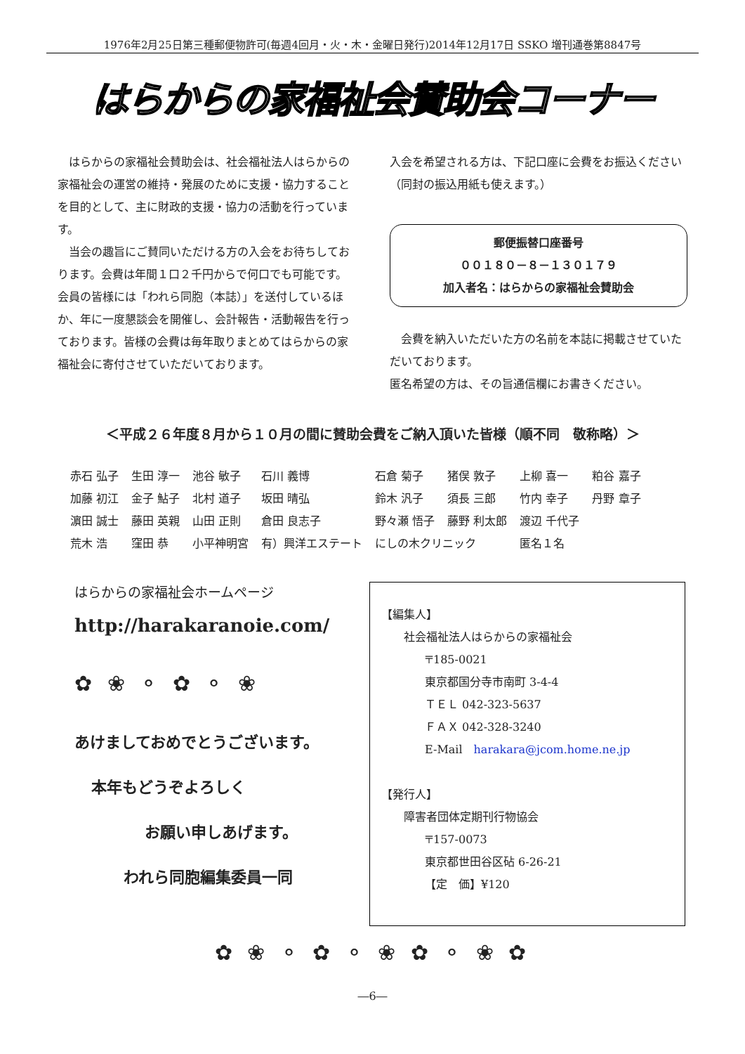1976年2月25日第三種郵便物許可(毎週4回月・火・木・金曜日発行)2014年12月17日 SSKO 増刊通巻第8847号
はらからの家福祉会賛助会コーナー
　はらからの家福祉会賛助会は、社会福祉法人はらからの家福祉会の運営の維持・発展のために支援・協力することを目的として、主に財政的支援・協力の活動を行っています。
　当会の趣旨にご賛同いただける方の入会をお待ちしております。会費は年間１口２千円からで何口でも可能です。会員の皆様には「われら同胞（本誌）」を送付しているほか、年に一度懇談会を開催し、会計報告・活動報告を行っております。皆様の会費は毎年取りまとめてはらからの家福祉会に寄付させていただいております。
入会を希望される方は、下記口座に会費をお振込ください（同封の振込用紙も使えます。）
郵便振替口座番号
００１８０－８－１３０１７９
加入者名：はらからの家福祉会賛助会
　会費を納入いただいた方の名前を本誌に掲載させていただいております。
匿名希望の方は、その旨通信欄にお書きください。
＜平成２６年度８月から１０月の間に賛助会費をご納入頂いた皆様（順不同　敬称略）＞
| 赤石 弘子 | 生田 淳一 | 池谷 敏子 | 石川 義博 | 石倉 菊子 | 猪俣 敦子 | 上柳 喜一 | 粕谷 嘉子 |
| 加藤 初江 | 金子 鮎子 | 北村 道子 | 坂田 晴弘 | 鈴木 汎子 | 須長 三郎 | 竹内 幸子 | 丹野 章子 |
| 濵田 誠士 | 藤田 英親 | 山田 正則 | 倉田 良志子 | 野々瀬 悟子 | 藤野 利太郎 | 渡辺 千代子 | |
| 荒木 浩 | 窪田 恭 | 小平神明宮 | 有）興洋エステート | にしの木クリニック | | 匿名１名 | |
はらからの家福祉会ホームページ
http://harakaranoie.com/
✿ ❀ ⚬ ✿ ⚬ ❀
あけましておめでとうございます。
本年もどうぞよろしく
お願い申しあげます。
われら同胞編集委員一同
【編集人】
社会福祉法人はらからの家福祉会
〒185-0021
東京都国分寺市南町 3-4-4
ＴＥＬ 042-323-5637
ＦＡＸ 042-328-3240
E-Mail　harakara@jcom.home.ne.jp
【発行人】
障害者団体定期刊行物協会
〒157-0073
東京都世田谷区砧 6-26-21
【定　価】¥120
✿ ❀ ⚬ ✿ ⚬ ❀ ✿ ⚬ ❀ ✿
―6―